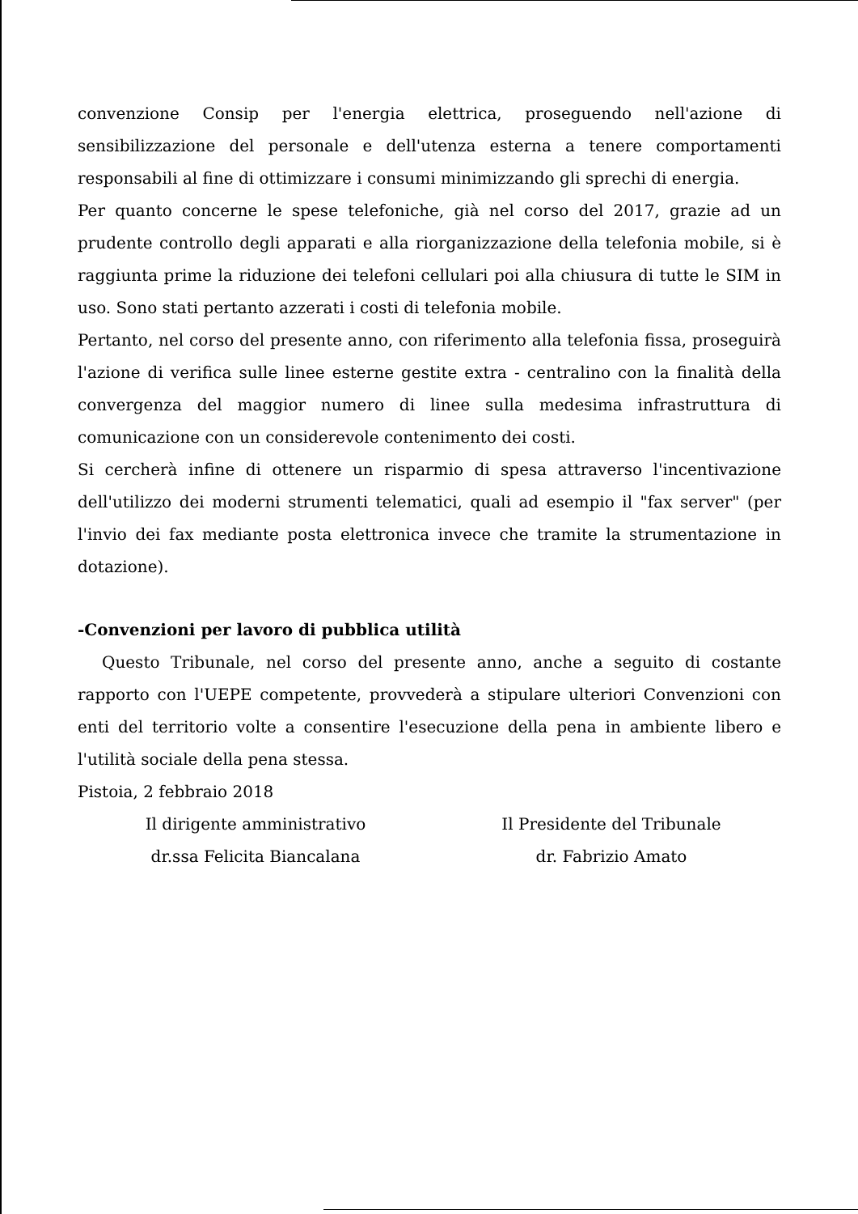convenzione Consip per l'energia elettrica, proseguendo nell'azione di sensibilizzazione del personale e dell'utenza esterna a tenere comportamenti responsabili al fine di ottimizzare i consumi minimizzando gli sprechi di energia.
Per quanto concerne le spese telefoniche, già nel corso del 2017, grazie ad un prudente controllo degli apparati e alla riorganizzazione della telefonia mobile, si è raggiunta prime la riduzione dei telefoni cellulari poi alla chiusura di tutte le SIM in uso. Sono stati pertanto azzerati i costi di telefonia mobile.
Pertanto, nel corso del presente anno, con riferimento alla telefonia fissa, proseguirà l'azione di verifica sulle linee esterne gestite extra - centralino con la finalità della convergenza del maggior numero di linee sulla medesima infrastruttura di comunicazione con un considerevole contenimento dei costi.
Si cercherà infine di ottenere un risparmio di spesa attraverso l'incentivazione dell'utilizzo dei moderni strumenti telematici, quali ad esempio il "fax server" (per l'invio dei fax mediante posta elettronica invece che tramite la strumentazione in dotazione).
-Convenzioni per lavoro di pubblica utilità
Questo Tribunale, nel corso del presente anno, anche a seguito di costante rapporto con l'UEPE competente, provvederà a stipulare ulteriori Convenzioni con enti del territorio volte a consentire l'esecuzione della pena in ambiente libero e l'utilità sociale della pena stessa.
Pistoia, 2 febbraio 2018
Il dirigente amministrativo
dr.ssa Felicita Biancalana
Il Presidente del Tribunale
dr. Fabrizio Amato